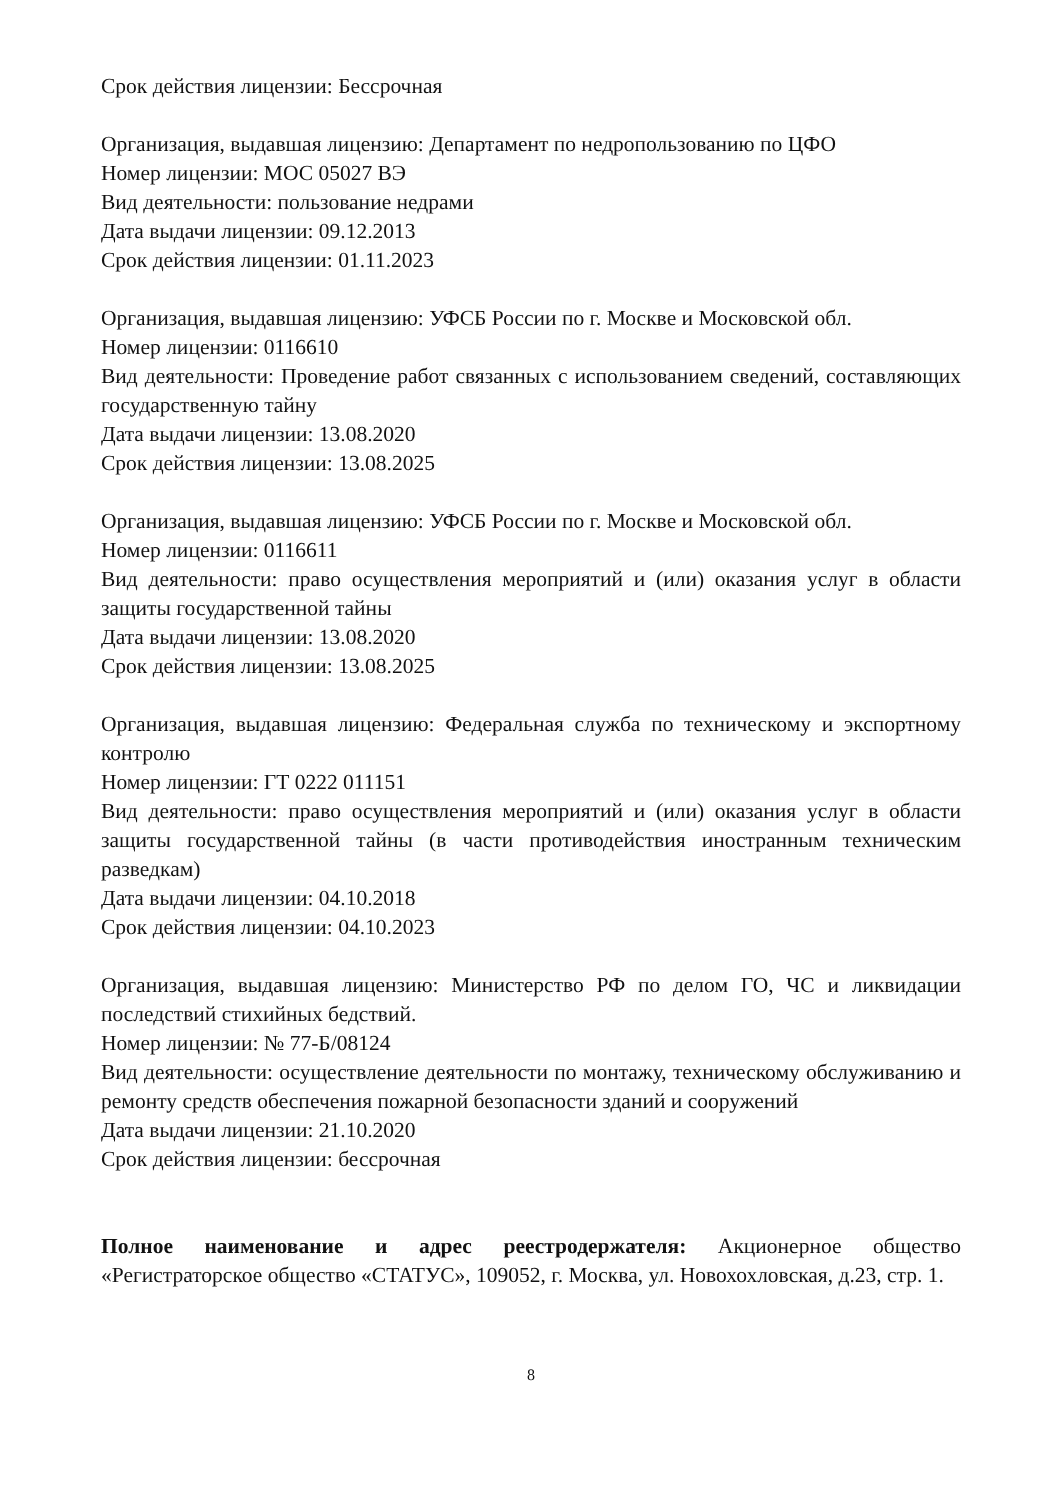Срок действия лицензии: Бессрочная
Организация, выдавшая лицензию: Департамент по недропользованию по ЦФО
Номер лицензии: МОС 05027 ВЭ
Вид деятельности: пользование недрами
Дата выдачи лицензии: 09.12.2013
Срок действия лицензии: 01.11.2023
Организация, выдавшая лицензию: УФСБ России по г. Москве и Московской обл.
Номер лицензии: 0116610
Вид деятельности: Проведение работ связанных с использованием сведений, составляющих государственную тайну
Дата выдачи лицензии: 13.08.2020
Срок действия лицензии: 13.08.2025
Организация, выдавшая лицензию: УФСБ России по г. Москве и Московской обл.
Номер лицензии: 0116611
Вид деятельности: право осуществления мероприятий и (или) оказания услуг в области защиты государственной тайны
Дата выдачи лицензии: 13.08.2020
Срок действия лицензии: 13.08.2025
Организация, выдавшая лицензию: Федеральная служба по техническому и экспортному контролю
Номер лицензии: ГТ 0222 011151
Вид деятельности: право осуществления мероприятий и (или) оказания услуг в области защиты государственной тайны (в части противодействия иностранным техническим разведкам)
Дата выдачи лицензии: 04.10.2018
Срок действия лицензии: 04.10.2023
Организация, выдавшая лицензию: Министерство РФ по делом ГО, ЧС и ликвидации последствий стихийных бедствий.
Номер лицензии: № 77-Б/08124
Вид деятельности: осуществление деятельности по монтажу, техническому обслуживанию и ремонту средств обеспечения пожарной безопасности зданий и сооружений
Дата выдачи лицензии: 21.10.2020
Срок действия лицензии: бессрочная
Полное наименование и адрес реестродержателя: Акционерное общество «Регистраторское общество «СТАТУС», 109052, г. Москва, ул. Новохохловская, д.23, стр. 1.
8